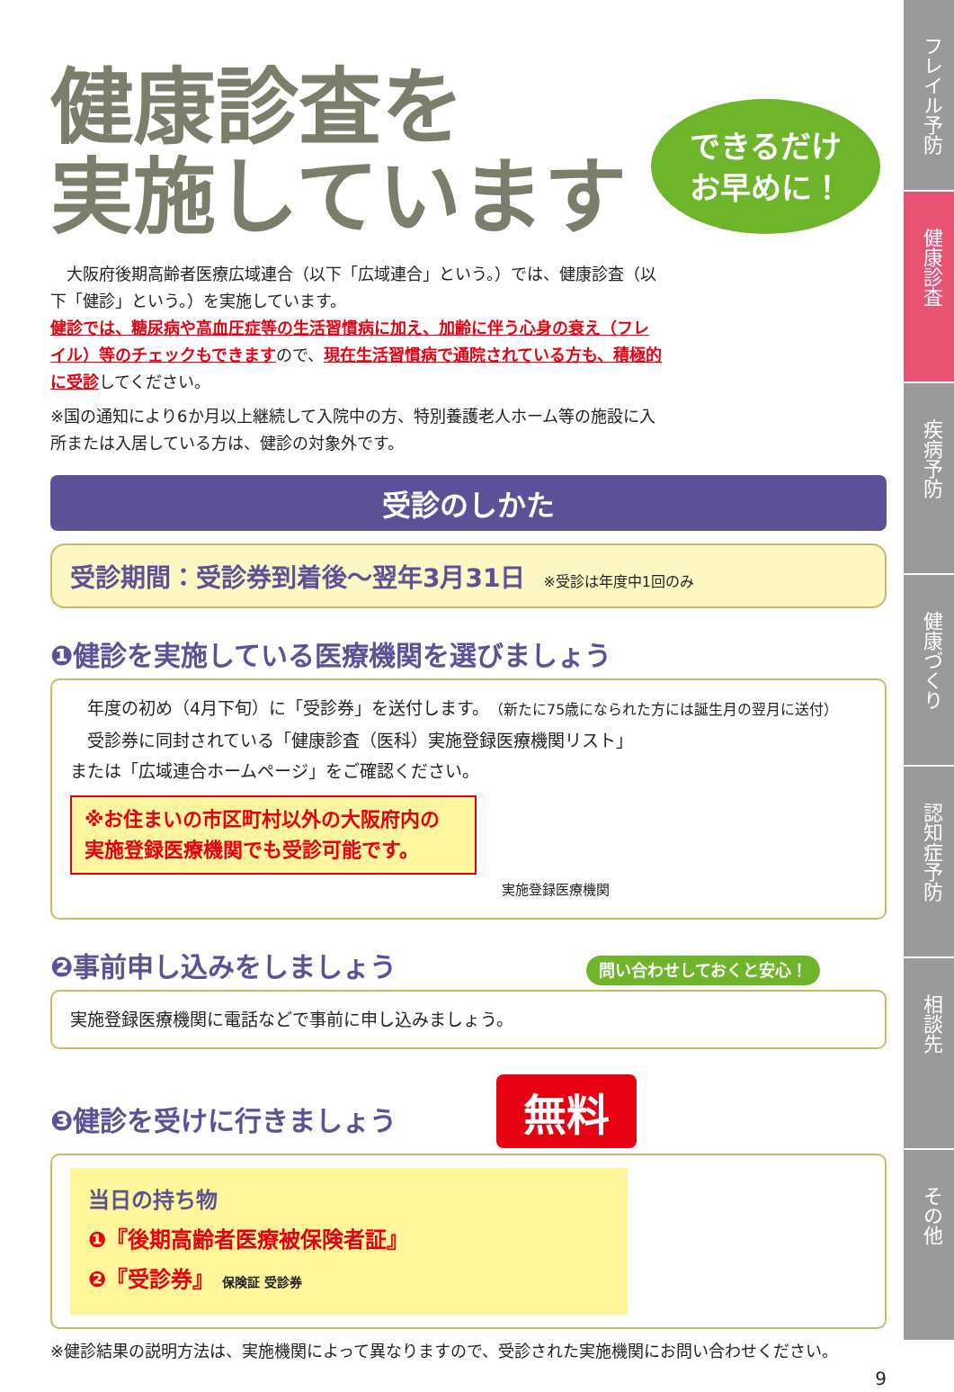健康診査を
実施しています
できるだけ
お早めに！
　大阪府後期高齢者医療広域連合（以下「広域連合」という。）では、健康診査（以下「健診」という。）を実施しています。
健診では、糖尿病や高血圧症等の生活習慣病に加え、加齢に伴う心身の衰え（フレイル）等のチェックもできますので、現在生活習慣病で通院されている方も、積極的に受診してください。
※国の通知により6か月以上継続して入院中の方、特別養護老人ホーム等の施設に入所または入居している方は、健診の対象外です。
受診のしかた
受診期間：受診券到着後～翌年3月31日 ※受診は年度中1回のみ
❶健診を実施している医療機関を選びましょう
　年度の初め（4月下旬）に「受診券」を送付します。（新たに75歳になられた方には誕生月の翌月に送付）
　受診券に同封されている「健康診査（医科）実施登録医療機関リスト」
または「広域連合ホームページ」をご確認ください。
※お住まいの市区町村以外の大阪府内の
実施登録医療機関でも受診可能です。
実施登録医療機関
❷事前申し込みをしましょう 問い合わせしておくと安心！
実施登録医療機関に電話などで事前に申し込みましょう。
❸健診を受けに行きましょう 無料
当日の持ち物
❶『後期高齢者医療被保険者証』
❷『受診券』 保険証 受診券
※健診結果の説明方法は、実施機関によって異なりますので、受診された実施機関にお問い合わせください。
9
フレイル予防
健康診査
疾病予防
健康づくり
認知症予防
相談先
その他